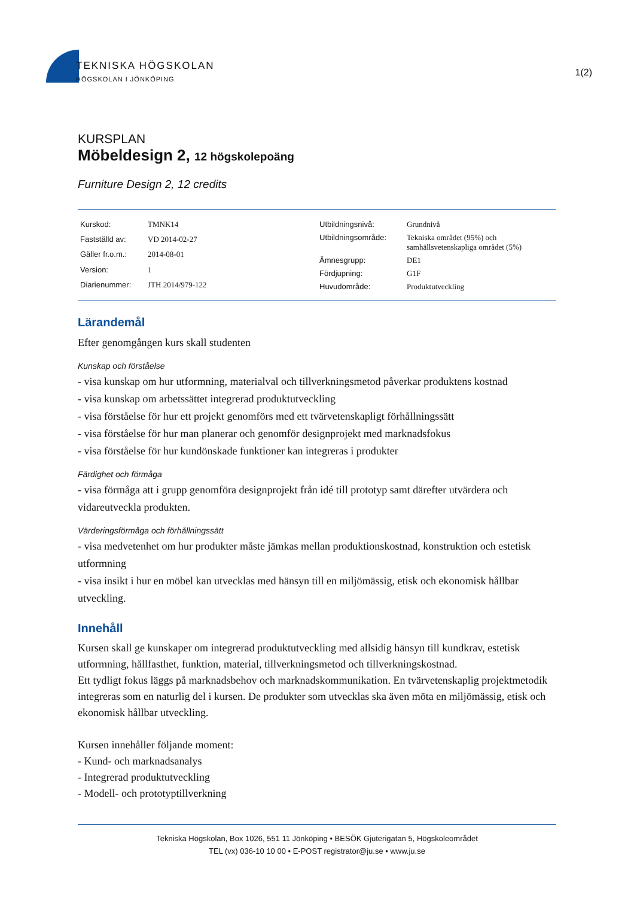TEKNISKA HÖGSKOLAN
HÖGSKOLAN I JÖNKÖPING
1(2)
KURSPLAN
Möbeldesign 2, 12 högskolepoäng
Furniture Design 2, 12 credits
| Kurskod: | TMNK14 |
| Fastställd av: | VD 2014-02-27 |
| Gäller fr.o.m.: | 2014-08-01 |
| Version: | 1 |
| Diarienummer: | JTH 2014/979-122 |
| Utbildningsnivå: | Grundnivå |
| Utbildningsområde: | Tekniska området (95%) och samhällsvetenskapliga området (5%) |
| Ämnesgrupp: | DE1 |
| Fördjupning: | G1F |
| Huvudområde: | Produktutveckling |
Lärandemål
Efter genomgången kurs skall studenten
Kunskap och förståelse
- visa kunskap om hur utformning, materialval och tillverkningsmetod påverkar produktens kostnad
- visa kunskap om arbetssättet integrerad produktutveckling
- visa förståelse för hur ett projekt genomförs med ett tvärvetenskapligt förhållningssätt
- visa förståelse för hur man planerar och genomför designprojekt med marknadsfokus
- visa förståelse för hur kundönskade funktioner kan integreras i produkter
Färdighet och förmåga
- visa förmåga att i grupp genomföra designprojekt från idé till prototyp samt därefter utvärdera och vidareutveckla produkten.
Värderingsförmåga och förhållningssätt
- visa medvetenhet om hur produkter måste jämkas mellan produktionskostnad, konstruktion och estetisk utformning
- visa insikt i hur en möbel kan utvecklas med hänsyn till en miljömässig, etisk och ekonomisk hållbar utveckling.
Innehåll
Kursen skall ge kunskaper om integrerad produktutveckling med allsidig hänsyn till kundkrav, estetisk utformning, hållfasthet, funktion, material, tillverkningsmetod och tillverkningskostnad.
Ett tydligt fokus läggs på marknadsbehov och marknadskommunikation. En tvärvetenskaplig projektmetodik integreras som en naturlig del i kursen. De produkter som utvecklas ska även möta en miljömässig, etisk och ekonomisk hållbar utveckling.
Kursen innehåller följande moment:
- Kund- och marknadsanalys
- Integrerad produktutveckling
- Modell- och prototyptillverkning
Tekniska Högskolan, Box 1026, 551 11 Jönköping • BESÖK Gjuterigatan 5, Högskoleområdet
TEL (vx) 036-10 10 00 • E-POST registrator@ju.se • www.ju.se